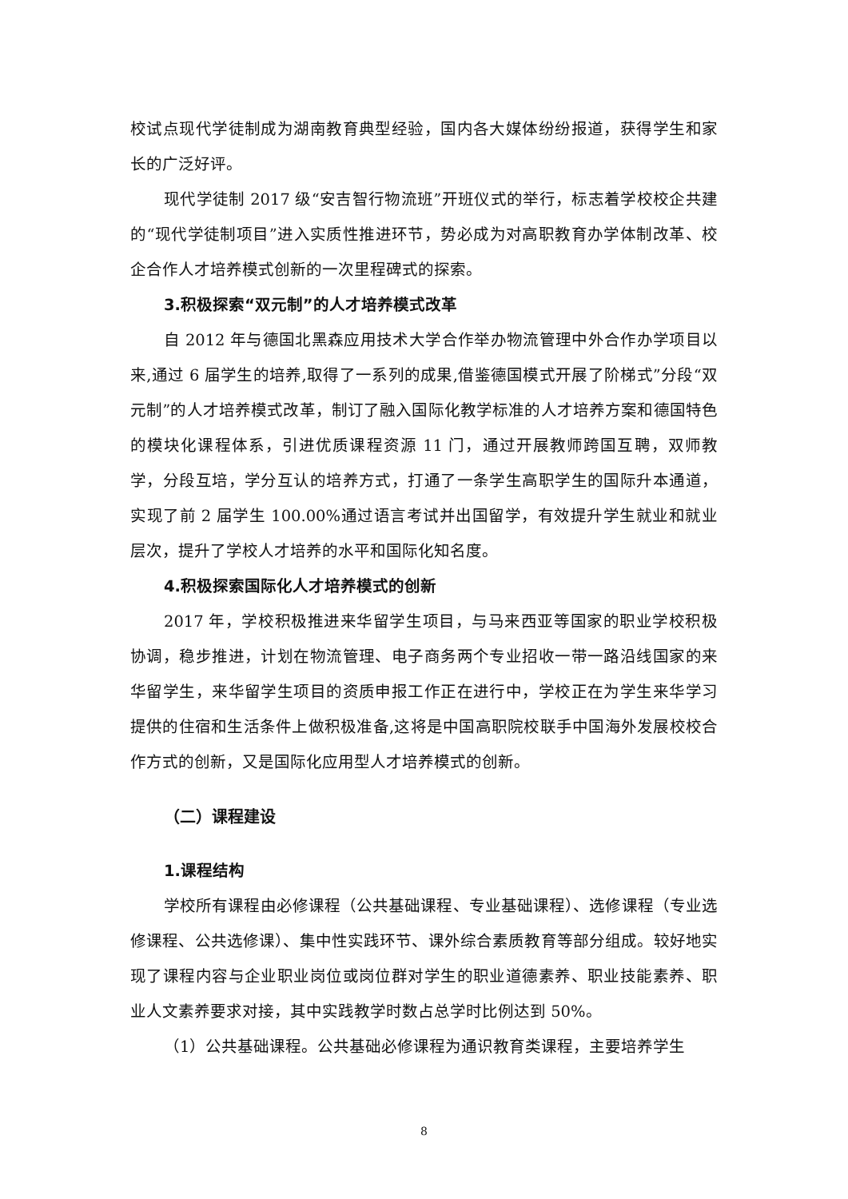校试点现代学徒制成为湖南教育典型经验，国内各大媒体纷纷报道，获得学生和家长的广泛好评。
现代学徒制 2017 级“安吉智行物流班”开班仪式的举行，标志着学校校企共建的“现代学徒制项目”进入实质性推进环节，势必成为对高职教育办学体制改革、校企合作人才培养模式创新的一次里程碑式的探索。
3.积极探索“双元制”的人才培养模式改革
自 2012 年与德国北黑森应用技术大学合作举办物流管理中外合作办学项目以来,通过 6 届学生的培养,取得了一系列的成果,借鉴德国模式开展了阶梯式”分段“双元制”的人才培养模式改革，制订了融入国际化教学标准的人才培养方案和德国特色的模块化课程体系，引进优质课程资源 11 门，通过开展教师跨国互聘，双师教学，分段互培，学分互认的培养方式，打通了一条学生高职学生的国际升本通道，实现了前 2 届学生 100.00%通过语言考试并出国留学，有效提升学生就业和就业层次，提升了学校人才培养的水平和国际化知名度。
4.积极探索国际化人才培养模式的创新
2017 年，学校积极推进来华留学生项目，与马来西亚等国家的职业学校积极协调，稳步推进，计划在物流管理、电子商务两个专业招收一带一路沿线国家的来华留学生，来华留学生项目的资质申报工作正在进行中，学校正在为学生来华学习提供的住宿和生活条件上做积极准备,这将是中国高职院校联手中国海外发展校校合作方式的创新，又是国际化应用型人才培养模式的创新。
（二）课程建设
1.课程结构
学校所有课程由必修课程（公共基础课程、专业基础课程）、选修课程（专业选修课程、公共选修课）、集中性实践环节、课外综合素质教育等部分组成。较好地实现了课程内容与企业职业岗位或岗位群对学生的职业道德素养、职业技能素养、职业人文素养要求对接，其中实践教学时数占总学时比例达到 50%。
（1）公共基础课程。公共基础必修课程为通识教育类课程，主要培养学生
8